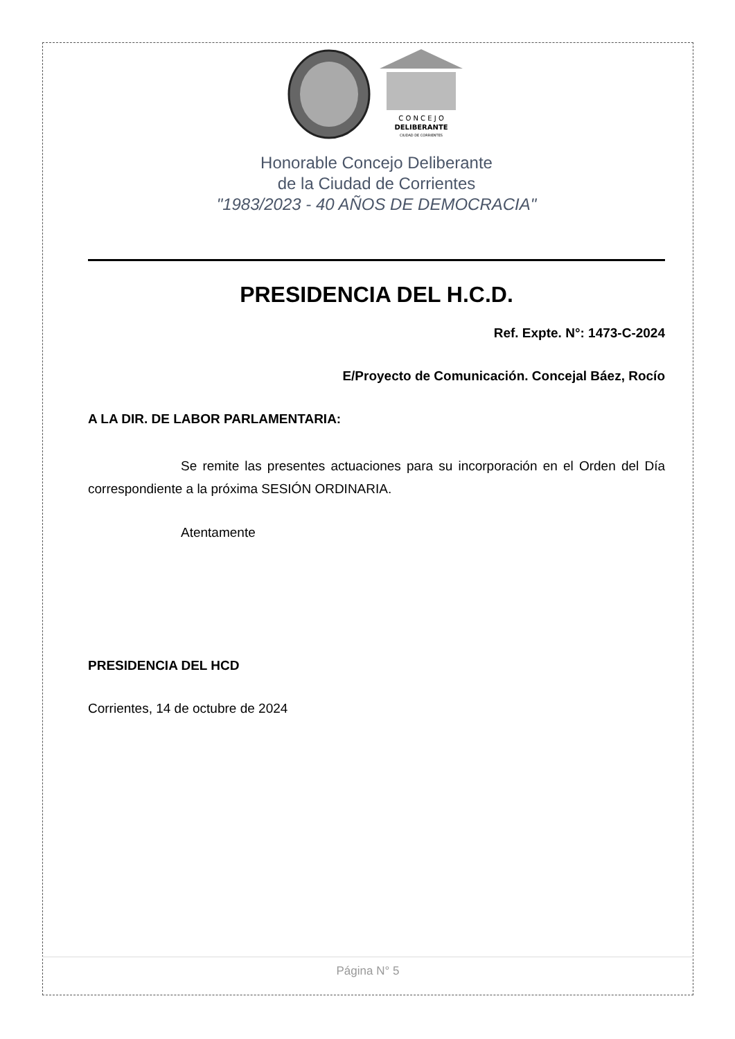C O N C E J O
DELIBERANTE
CIUDAD DE CORRIENTES
Honorable Concejo Deliberante
de la Ciudad de Corrientes
"1983/2023 - 40 AÑOS DE DEMOCRACIA"
PRESIDENCIA DEL H.C.D.
Ref. Expte. N°: 1473-C-2024
E/Proyecto de Comunicación. Concejal Báez, Rocío
A LA DIR. DE LABOR PARLAMENTARIA:
Se remite las presentes actuaciones para su incorporación en el Orden del Día correspondiente a la próxima SESIÓN ORDINARIA.
Atentamente
PRESIDENCIA DEL HCD
Corrientes, 14 de octubre de 2024
Página N° 5